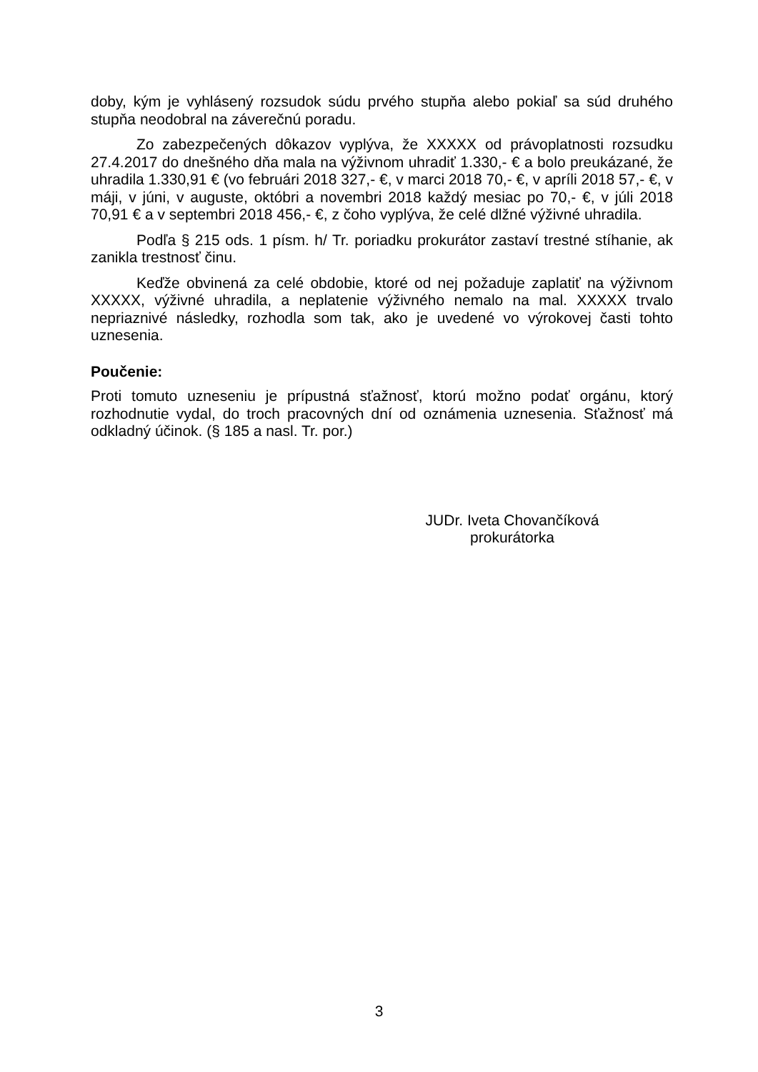doby, kým je vyhlásený rozsudok súdu prvého stupňa alebo pokiaľ sa súd druhého stupňa neodobral na záverečnú poradu.
Zo zabezpečených dôkazov vyplýva, že XXXXX od právoplatnosti rozsudku 27.4.2017 do dnešného dňa mala na výživnom uhradiť 1.330,- € a bolo preukázané, že uhradila 1.330,91 € (vo februári 2018 327,- €, v marci 2018 70,- €, v apríli 2018 57,- €, v máji, v júni, v auguste, októbri a novembri 2018 každý mesiac po 70,- €, v júli 2018 70,91 € a v septembri 2018 456,- €, z čoho vyplýva, že celé dlžné výživné uhradila.
Podľa § 215 ods. 1 písm. h/ Tr. poriadku prokurátor zastaví trestné stíhanie, ak zanikla trestnosť činu.
Keďže obvinená za celé obdobie, ktoré od nej požaduje zaplatiť na výživnom XXXXX, výživné uhradila, a neplatenie výživného nemalo na mal. XXXXX trvalo nepriaznivé následky, rozhodla som tak, ako je uvedené vo výrokovej časti tohto uznesenia.
Poučenie:
Proti tomuto uzneseniu je prípustná sťažnosť, ktorú možno podať orgánu, ktorý rozhodnutie vydal, do troch pracovných dní od oznámenia uznesenia. Sťažnosť má odkladný účinok. (§ 185 a nasl. Tr. por.)
JUDr. Iveta Chovančíková
prokurátorka
3